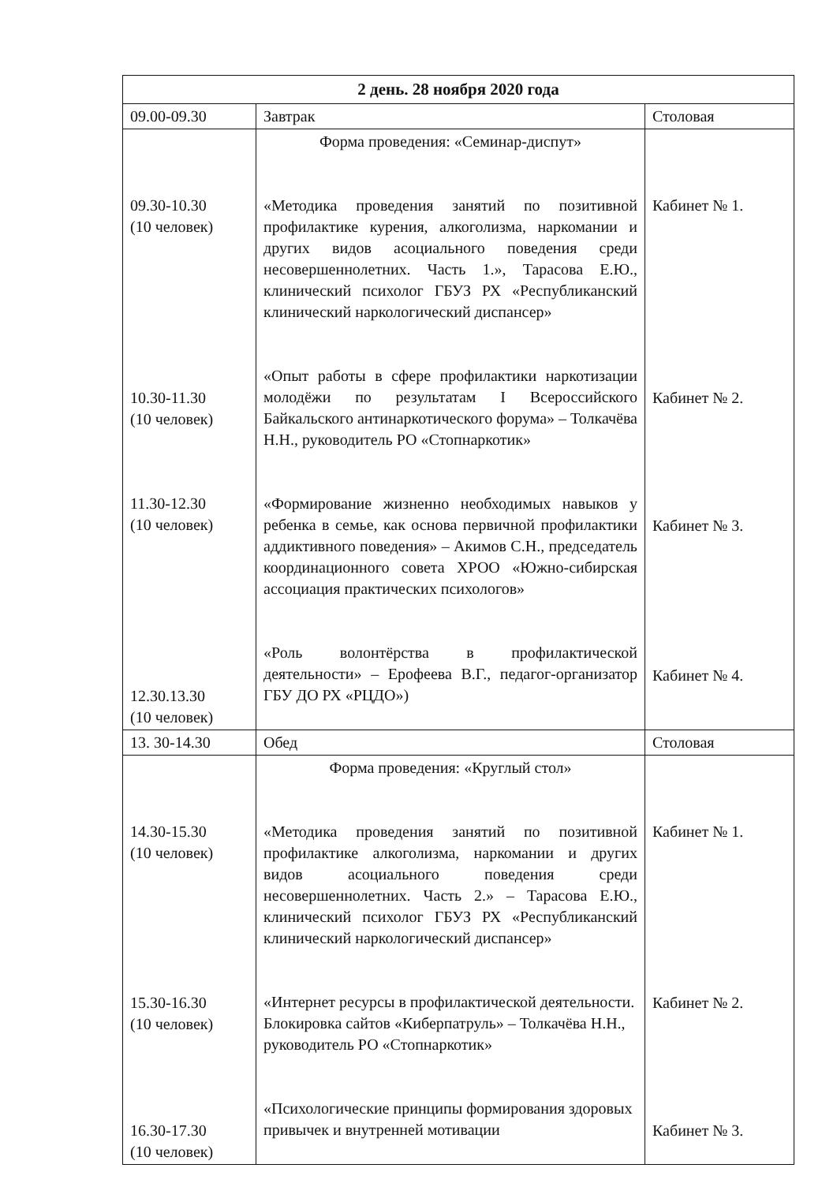| 2 день. 28 ноября 2020 года | | |
| --- | --- | --- |
| 09.00-09.30 | Завтрак | Столовая |
| 09.30-10.30 (10 человек) 10.30-11.30 (10 человек) 11.30-12.30 (10 человек) 12.30.13.30 (10 человек) | Форма проведения: «Семинар-диспут» «Методика проведения занятий по позитивной профилактике курения, алкоголизма, наркомании и других видов асоциального поведения среди несовершеннолетних. Часть 1.», Тарасова Е.Ю., клинический психолог ГБУЗ РХ «Республиканский клинический наркологический диспансер» «Опыт работы в сфере профилактики наркотизации молодёжи по результатам I Всероссийского Байкальского антинаркотического форума» – Толкачёва Н.Н., руководитель РО «Стопнаркотик» «Формирование жизненно необходимых навыков у ребенка в семье, как основа первичной профилактики аддиктивного поведения» – Акимов С.Н., председатель координационного совета ХРОО «Южно-сибирская ассоциация практических психологов» «Роль волонтёрства в профилактической деятельности» – Ерофеева В.Г., педагог-организатор ГБУ ДО РХ «РЦДО») | Кабинет № 1. Кабинет № 2. Кабинет № 3. Кабинет № 4. |
| 13. 30-14.30 | Обед | Столовая |
| 14.30-15.30 (10 человек) 15.30-16.30 (10 человек) 16.30-17.30 (10 человек) | Форма проведения: «Круглый стол» «Методика проведения занятий по позитивной профилактике алкоголизма, наркомании и других видов асоциального поведения среди несовершеннолетних. Часть 2.» – Тарасова Е.Ю., клинический психолог ГБУЗ РХ «Республиканский клинический наркологический диспансер» «Интернет ресурсы в профилактической деятельности. Блокировка сайтов «Киберпатруль» – Толкачёва Н.Н., руководитель РО «Стопнаркотик» «Психологические принципы формирования здоровых привычек и внутренней мотивации | Кабинет № 1. Кабинет № 2. Кабинет № 3. |